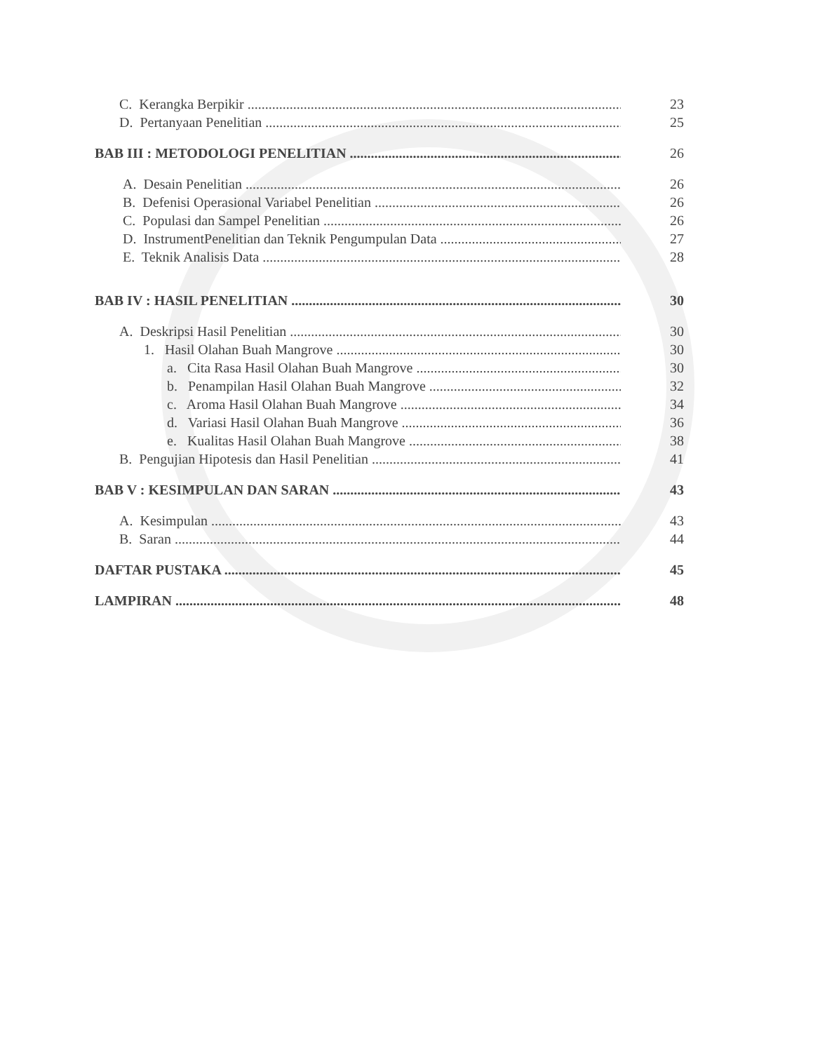C. Kerangka Berpikir 23
D. Pertanyaan Penelitian 25
BAB III : METODOLOGI PENELITIAN 26
A. Desain Penelitian 26
B. Defenisi Operasional Variabel Penelitian 26
C. Populasi dan Sampel Penelitian 26
D. InstrumentPenelitian dan Teknik Pengumpulan Data 27
E. Teknik Analisis Data 28
BAB IV : HASIL PENELITIAN 30
A. Deskripsi Hasil Penelitian 30
1. Hasil Olahan Buah Mangrove 30
a. Cita Rasa Hasil Olahan Buah Mangrove 30
b. Penampilan Hasil Olahan Buah Mangrove 32
c. Aroma Hasil Olahan Buah Mangrove 34
d. Variasi Hasil Olahan Buah Mangrove 36
e. Kualitas Hasil Olahan Buah Mangrove 38
B. Pengujian Hipotesis dan Hasil Penelitian 41
BAB V : KESIMPULAN DAN SARAN 43
A. Kesimpulan 43
B. Saran 44
DAFTAR PUSTAKA 45
LAMPIRAN 48